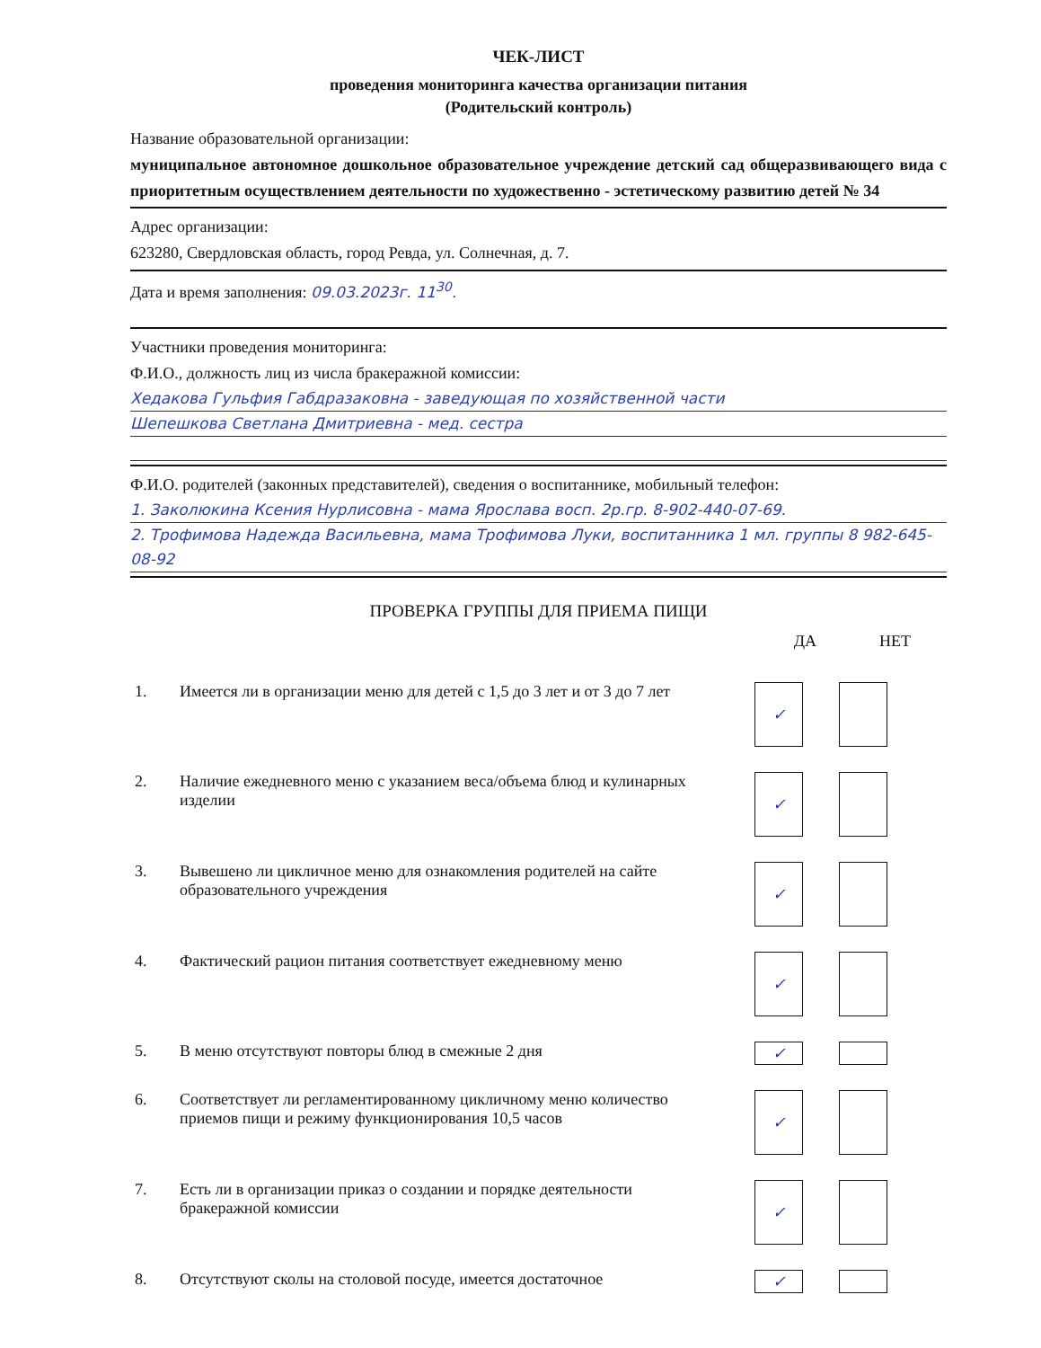ЧЕК-ЛИСТ
проведения мониторинга качества организации питания
(Родительский контроль)
Название образовательной организации:
муниципальное автономное дошкольное образовательное учреждение детский сад общеразвивающего вида с приоритетным осуществлением деятельности по художественно - эстетическому развитию детей № 34
Адрес организации:
623280, Свердловская область, город Ревда, ул. Солнечная, д. 7.
Дата и время заполнения: 09.03.2023г. 11<sup>30</sup>.
Участники проведения мониторинга:
Ф.И.О., должность лиц из числа бракеражной комиссии:
Хедакова Гульфия Габдразаковна - заведующая по хозяйственной части
Шепешкова Светлана Дмитриевна - мед. сестра
Ф.И.О. родителей (законных представителей), сведения о воспитаннике, мобильный телефон:
1. Заколюкина Ксения Нурлисовна - мама Ярослава восп. 2р.гр. 8-902-440-07-69.
2. Трофимова Надежда Васильевна, мама Трофимова Луки, воспитанника 1 мл. группы 8 982-645-08-92
ПРОВЕРКА ГРУППЫ ДЛЯ ПРИЕМА ПИЩИ
ДА НЕТ
1. Имеется ли в организации меню для детей с 1,5 до 3 лет и от 3 до 7 лет
✓
2. Наличие ежедневного меню с указанием веса/объема блюд и кулинарных изделии
✓
3. Вывешено ли цикличное меню для ознакомления родителей на сайте образовательного учреждения
✓
4. Фактический рацион питания соответствует ежедневному меню
✓
5. В меню отсутствуют повторы блюд в смежные 2 дня
✓
6. Соответствует ли регламентированному цикличному меню количество приемов пищи и режиму функционирования 10,5 часов
✓
7. Есть ли в организации приказ о создании и порядке деятельности бракеражной комиссии
✓
8. Отсутствуют сколы на столовой посуде, имеется достаточное
✓